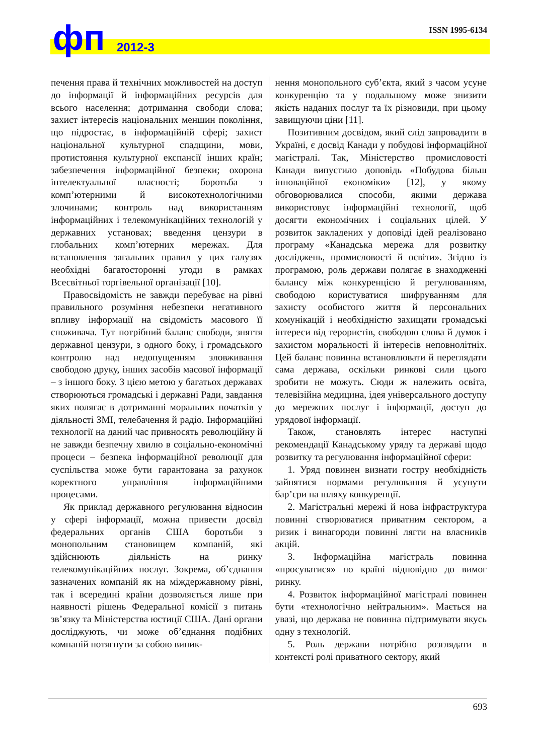ISSN 1995-6134 фп 2012-3
печення права й технічних можливостей на доступ до інформації й інформаційних ресурсів для всього населення; дотримання свободи слова; захист інтересів національних меншин покоління, що підростає, в інформаційній сфері; захист національної культурної спадщини, мови, протистояння культурної експансії інших країн; забезпечення інформаційної безпеки; охорона інтелектуальної власності; боротьба з комп’ютерними й високотехнологічними злочинами; контроль над використанням інформаційних і телекомунікаційних технологій у державних установах; введення цензури в глобальних комп’ютерних мережах. Для встановлення загальних правил у цих галузях необхідні багатосторонні угоди в рамках Всесвітньої торгівельної організації [10].
Правосвідомість не завжди перебуває на рівні правильного розуміння небезпеки негативного впливу інформації на свідомість масового її споживача. Тут потрібний баланс свободи, зняття державної цензури, з одного боку, і громадського контролю над недопущенням зловживання свободою друку, інших засобів масової інформації – з іншого боку. З цією метою у багатьох державах створюються громадські і державні Ради, завдання яких полягає в дотриманні моральних початків у діяльності ЗМІ, телебачення й радіо. Інформаційні технології на даний час привносять революційну й не завжди безпечну хвилю в соціально-економічні процеси – безпека інформаційної революції для суспільства може бути гарантована за рахунок коректного управління інформаційними процесами.
Як приклад державного регулювання відносин у сфері інформації, можна привести досвід федеральних органів США боротьби з монопольним становищем компаній, які здійснюють діяльність на ринку телекомунікаційних послуг. Зокрема, об’єднання зазначених компаній як на міждержавному рівні, так і всередині країни дозволяється лише при наявності рішень Федеральної комісії з питань зв’язку та Міністерства юстиції США. Дані органи досліджують, чи може об’єднання подібних компаній потягнути за собою виник-
нення монопольного суб’єкта, який з часом усуне конкуренцію та у подальшому може знизити якість наданих послуг та їх різновиди, при цьому завищуючи ціни [11].
Позитивним досвідом, який слід запровадити в Україні, є досвід Канади у побудові інформаційної магістралі. Так, Міністерство промисловості Канади випустило доповідь «Побудова більш інноваційної економіки» [12], у якому обговорювалися способи, якими держава використовує інформаційні технології, щоб досягти економічних і соціальних цілей. У розвиток закладених у доповіді ідей реалізовано програму «Канадська мережа для розвитку досліджень, промисловості й освіти». Згідно із програмою, роль держави полягає в знаходженні балансу між конкуренцією й регулюванням, свободою користуватися шифруванням для захисту особистого життя й персональних комунікацій і необхідністю захищати громадські інтереси від терористів, свободою слова й думок і захистом моральності й інтересів неповнолітніх. Цей баланс повинна встановлювати й переглядати сама держава, оскільки ринкові сили цього зробити не можуть. Сюди ж належить освіта, телевізійна медицина, ідея універсального доступу до мережних послуг і інформації, доступ до урядової інформації.
Також, становлять інтерес наступні рекомендації Канадському уряду та державі щодо розвитку та регулювання інформаційної сфери:
1. Уряд повинен визнати гостру необхідність зайнятися нормами регулювання й усунути бар’єри на шляху конкуренції.
2. Магістральні мережі й нова інфраструктура повинні створюватися приватним сектором, а ризик і винагороди повинні лягти на власників акцій.
3. Інформаційна магістраль повинна «просуватися» по країні відповідно до вимог ринку.
4. Розвиток інформаційної магістралі повинен бути «технологічно нейтральним». Мається на увазі, що держава не повинна підтримувати якусь одну з технологій.
5. Роль держави потрібно розглядати в контексті ролі приватного сектору, який
693